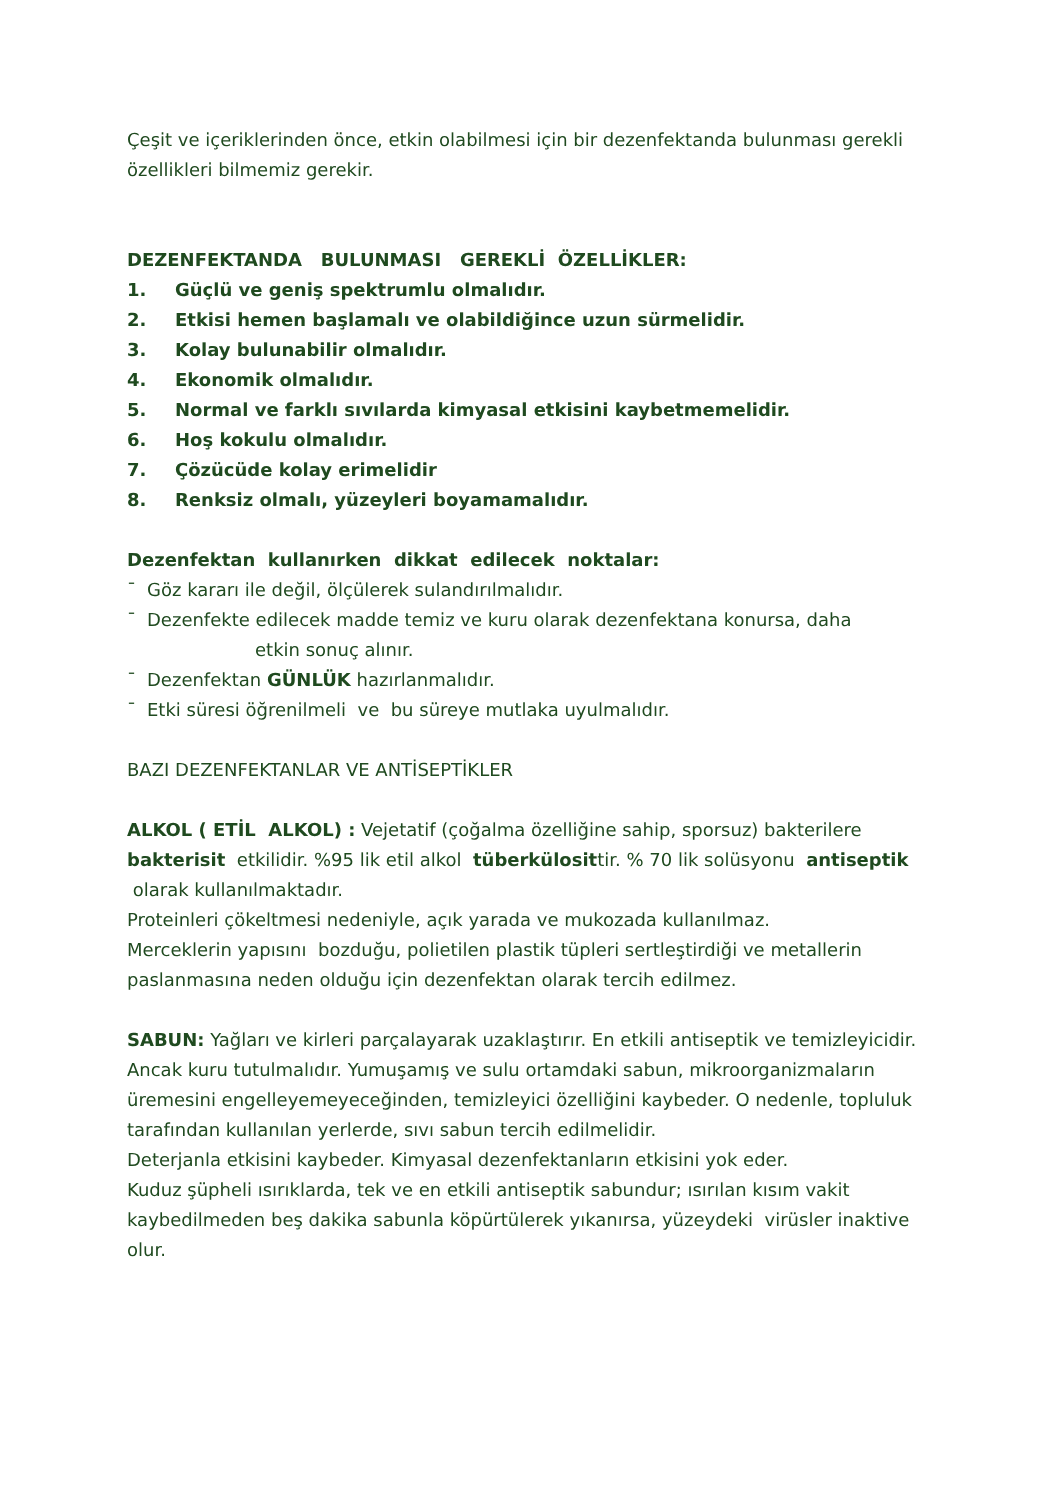Çeşit ve içeriklerinden önce, etkin olabilmesi için bir dezenfektanda bulunması gerekli özellikleri bilmemiz gerekir.
DEZENFEKTANDA BULUNMASI GEREKLİ ÖZELLİKLER:
1. Güçlü ve geniş spektrumlu olmalıdır.
2. Etkisi hemen başlamalı ve olabildiğince uzun sürmelidir.
3. Kolay bulunabilir olmalıdır.
4. Ekonomik olmalıdır.
5. Normal ve farklı sıvılarda kimyasal etkisini kaybetmemelidir.
6. Hoş kokulu olmalıdır.
7. Çözücüde kolay erimelidir
8. Renksiz olmalı, yüzeyleri boyamamalıdır.
Dezenfektan kullanırken dikkat edilecek noktalar:
¯ Göz kararı ile değil, ölçülerek sulandırılmalıdır.
¯ Dezenfekte edilecek madde temiz ve kuru olarak dezenfektana konursa, daha
etkin sonuç alınır.
¯ Dezenfektan GÜNLÜK hazırlanmalıdır.
¯ Etki süresi öğrenilmeli ve bu süreye mutlaka uyulmalıdır.
BAZI DEZENFEKTANLAR VE ANTİSEPTİKLER
ALKOL ( ETİL ALKOL) : Vejetatif (çoğalma özelliğine sahip, sporsuz) bakterilere bakterisit etkilidir. %95 lik etil alkol tüberkülosittir. % 70 lik solüsyonu antiseptik olarak kullanılmaktadır.
Proteinleri çökeltmesi nedeniyle, açık yarada ve mukozada kullanılmaz.
Merceklerin yapısını bozduğu, polietilen plastik tüpleri sertleştirdiği ve metallerin paslanmasına neden olduğu için dezenfektan olarak tercih edilmez.
SABUN: Yağları ve kirleri parçalayarak uzaklaştırır. En etkili antiseptik ve temizleyicidir. Ancak kuru tutulmalıdır. Yumuşamış ve sulu ortamdaki sabun, mikroorganizmaların üremesini engelleyemeyeceğinden, temizleyici özelliğini kaybeder. O nedenle, topluluk tarafından kullanılan yerlerde, sıvı sabun tercih edilmelidir.
Deterjanla etkisini kaybeder. Kimyasal dezenfektanların etkisini yok eder.
Kuduz şüpheli ısırıklarda, tek ve en etkili antiseptik sabundur; ısırılan kısım vakit kaybedilmeden beş dakika sabunla köpürtülerek yıkanırsa, yüzeydeki virüsler inaktive olur.